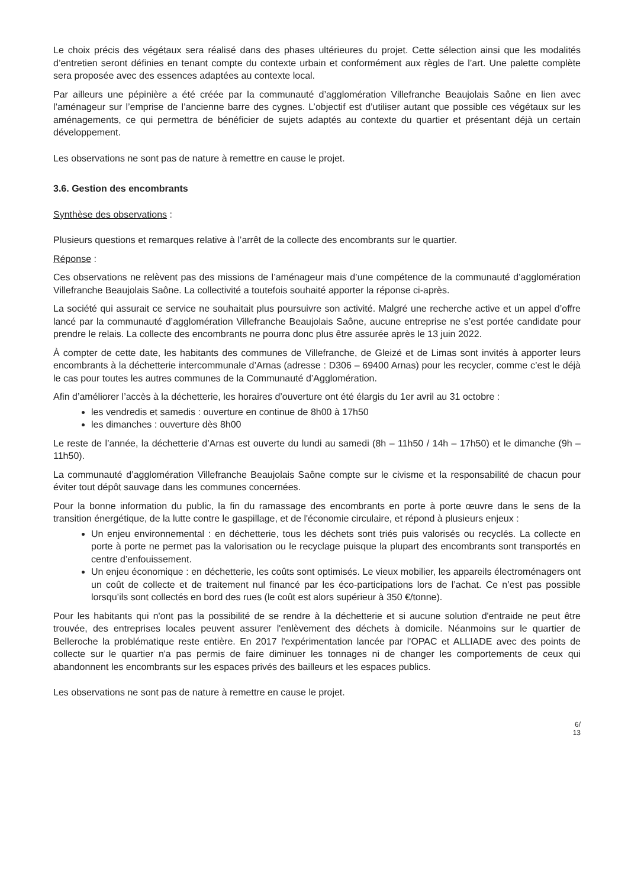Le choix précis des végétaux sera réalisé dans des phases ultérieures du projet. Cette sélection ainsi que les modalités d’entretien seront définies en tenant compte du contexte urbain et conformément aux règles de l’art. Une palette complète sera proposée avec des essences adaptées au contexte local.
Par ailleurs une pépinière a été créée par la communauté d’agglomération Villefranche Beaujolais Saône en lien avec l’aménageur sur l’emprise de l’ancienne barre des cygnes. L’objectif est d’utiliser autant que possible ces végétaux sur les aménagements, ce qui permettra de bénéficier de sujets adaptés au contexte du quartier et présentant déjà un certain développement.
Les observations ne sont pas de nature à remettre en cause le projet.
3.6. Gestion des encombrants
Synthèse des observations :
Plusieurs questions et remarques relative à l’arrêt de la collecte des encombrants sur le quartier.
Réponse :
Ces observations ne relèvent pas des missions de l’aménageur mais d’une compétence de la communauté d’agglomération Villefranche Beaujolais Saône. La collectivité a toutefois souhaité apporter la réponse ci-après.
La société qui assurait ce service ne souhaitait plus poursuivre son activité. Malgré une recherche active et un appel d’offre lancé par la communauté d’agglomération Villefranche Beaujolais Saône, aucune entreprise ne s’est portée candidate pour prendre le relais. La collecte des encombrants ne pourra donc plus être assurée après le 13 juin 2022.
À compter de cette date, les habitants des communes de Villefranche, de Gleizé et de Limas sont invités à apporter leurs encombrants à la déchetterie intercommunale d’Arnas (adresse : D306 – 69400 Arnas) pour les recycler, comme c’est le déjà le cas pour toutes les autres communes de la Communauté d’Agglomération.
Afin d’améliorer l’accès à la déchetterie, les horaires d’ouverture ont été élargis du 1er avril au 31 octobre :
les vendredis et samedis : ouverture en continue de 8h00 à 17h50
les dimanches : ouverture dès 8h00
Le reste de l’année, la déchetterie d’Arnas est ouverte du lundi au samedi (8h – 11h50 / 14h – 17h50) et le dimanche (9h – 11h50).
La communauté d’agglomération Villefranche Beaujolais Saône compte sur le civisme et la responsabilité de chacun pour éviter tout dépôt sauvage dans les communes concernées.
Pour la bonne information du public, la fin du ramassage des encombrants en porte à porte œuvre dans le sens de la transition énergétique, de la lutte contre le gaspillage, et de l'économie circulaire, et répond à plusieurs enjeux :
Un enjeu environnemental : en déchetterie, tous les déchets sont triés puis valorisés ou recyclés. La collecte en porte à porte ne permet pas la valorisation ou le recyclage puisque la plupart des encombrants sont transportés en centre d’enfouissement.
Un enjeu économique : en déchetterie, les coûts sont optimisés. Le vieux mobilier, les appareils électroménagers ont un coût de collecte et de traitement nul financé par les éco-participations lors de l’achat. Ce n’est pas possible lorsqu’ils sont collectés en bord des rues (le coût est alors supérieur à 350 €/tonne).
Pour les habitants qui n'ont pas la possibilité de se rendre à la déchetterie et si aucune solution d'entraide ne peut être trouvée, des entreprises locales peuvent assurer l'enlèvement des déchets à domicile. Néanmoins sur le quartier de Belleroche la problématique reste entière. En 2017 l'expérimentation lancée par l'OPAC et ALLIADE avec des points de collecte sur le quartier n'a pas permis de faire diminuer les tonnages ni de changer les comportements de ceux qui abandonnent les encombrants sur les espaces privés des bailleurs et les espaces publics.
Les observations ne sont pas de nature à remettre en cause le projet.
6/
13